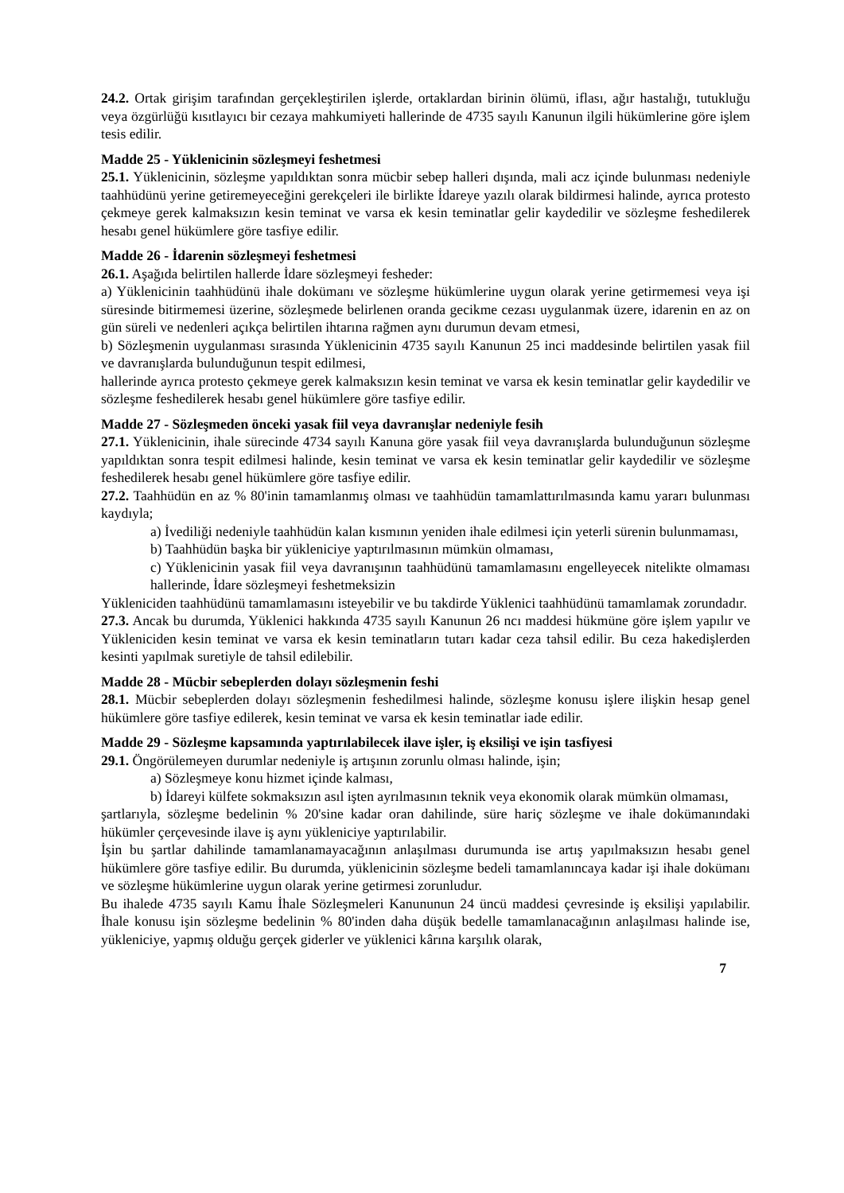24.2. Ortak girişim tarafından gerçekleştirilen işlerde, ortaklardan birinin ölümü, iflası, ağır hastalığı, tutukluğu veya özgürlüğü kısıtlayıcı bir cezaya mahkumiyeti hallerinde de 4735 sayılı Kanunun ilgili hükümlerine göre işlem tesis edilir.
Madde 25 - Yüklenicinin sözleşmeyi feshetmesi
25.1. Yüklenicinin, sözleşme yapıldıktan sonra mücbir sebep halleri dışında, mali acz içinde bulunması nedeniyle taahhüdünü yerine getiremeyeceğini gerekçeleri ile birlikte İdareye yazılı olarak bildirmesi halinde, ayrıca protesto çekmeye gerek kalmaksızın kesin teminat ve varsa ek kesin teminatlar gelir kaydedilir ve sözleşme feshedilerek hesabı genel hükümlere göre tasfiye edilir.
Madde 26 - İdarenin sözleşmeyi feshetmesi
26.1. Aşağıda belirtilen hallerde İdare sözleşmeyi fesheder:
a) Yüklenicinin taahhüdünü ihale dokümanı ve sözleşme hükümlerine uygun olarak yerine getirmemesi veya işi süresinde bitirmemesi üzerine, sözleşmede belirlenen oranda gecikme cezası uygulanmak üzere, idarenin en az on gün süreli ve nedenleri açıkça belirtilen ihtarına rağmen aynı durumun devam etmesi,
b) Sözleşmenin uygulanması sırasında Yüklenicinin 4735 sayılı Kanunun 25 inci maddesinde belirtilen yasak fiil ve davranışlarda bulunduğunun tespit edilmesi,
hallerinde ayrıca protesto çekmeye gerek kalmaksızın kesin teminat ve varsa ek kesin teminatlar gelir kaydedilir ve sözleşme feshedilerek hesabı genel hükümlere göre tasfiye edilir.
Madde 27 - Sözleşmeden önceki yasak fiil veya davranışlar nedeniyle fesih
27.1. Yüklenicinin, ihale sürecinde 4734 sayılı Kanuna göre yasak fiil veya davranışlarda bulunduğunun sözleşme yapıldıktan sonra tespit edilmesi halinde, kesin teminat ve varsa ek kesin teminatlar gelir kaydedilir ve sözleşme feshedilerek hesabı genel hükümlere göre tasfiye edilir.
27.2. Taahhüdün en az % 80'inin tamamlanmış olması ve taahhüdün tamamlattırılmasında kamu yararı bulunması kaydıyla;
a) İvediliği nedeniyle taahhüdün kalan kısmının yeniden ihale edilmesi için yeterli sürenin bulunmaması,
b) Taahhüdün başka bir yükleniciye yaptırılmasının mümkün olmaması,
c) Yüklenicinin yasak fiil veya davranışının taahhüdünü tamamlamasını engelleyecek nitelikte olmaması hallerinde, İdare sözleşmeyi feshetmeksizin
Yükleniciden taahhüdünü tamamlamasını isteyebilir ve bu takdirde Yüklenici taahhüdünü tamamlamak zorundadır.
27.3. Ancak bu durumda, Yüklenici hakkında 4735 sayılı Kanunun 26 ncı maddesi hükmüne göre işlem yapılır ve Yükleniciden kesin teminat ve varsa ek kesin teminatların tutarı kadar ceza tahsil edilir. Bu ceza hakedişlerden kesinti yapılmak suretiyle de tahsil edilebilir.
Madde 28 - Mücbir sebeplerden dolayı sözleşmenin feshi
28.1. Mücbir sebeplerden dolayı sözleşmenin feshedilmesi halinde, sözleşme konusu işlere ilişkin hesap genel hükümlere göre tasfiye edilerek, kesin teminat ve varsa ek kesin teminatlar iade edilir.
Madde 29 - Sözleşme kapsamında yaptırılabilecek ilave işler, iş eksilişi ve işin tasfiyesi
29.1. Öngörülemeyen durumlar nedeniyle iş artışının zorunlu olması halinde, işin;
a) Sözleşmeye konu hizmet içinde kalması,
b) İdareyi külfete sokmaksızın asıl işten ayrılmasının teknik veya ekonomik olarak mümkün olmaması,
şartlarıyla, sözleşme bedelinin % 20'sine kadar oran dahilinde, süre hariç sözleşme ve ihale dokümanındaki hükümler çerçevesinde ilave iş aynı yükleniciye yaptırılabilir.
İşin bu şartlar dahilinde tamamlanamayacağının anlaşılması durumunda ise artış yapılmaksızın hesabı genel hükümlere göre tasfiye edilir. Bu durumda, yüklenicinin sözleşme bedeli tamamlanıncaya kadar işi ihale dokümanı ve sözleşme hükümlerine uygun olarak yerine getirmesi zorunludur.
Bu ihalede 4735 sayılı Kamu İhale Sözleşmeleri Kanununun 24 üncü maddesi çevresinde iş eksilişi yapılabilir. İhale konusu işin sözleşme bedelinin % 80'inden daha düşük bedelle tamamlanacağının anlaşılması halinde ise, yükleniciye, yapmış olduğu gerçek giderler ve yüklenici kârına karşılık olarak,
7